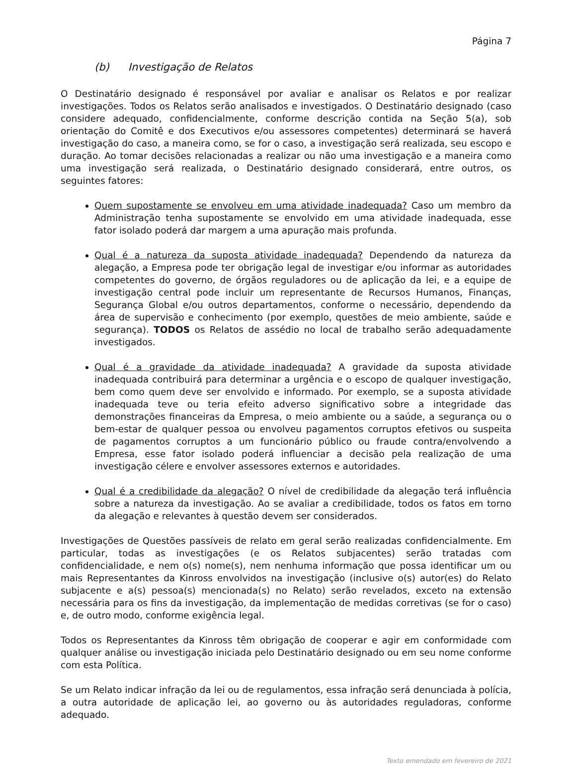Página 7
(b) Investigação de Relatos
O Destinatário designado é responsável por avaliar e analisar os Relatos e por realizar investigações. Todos os Relatos serão analisados e investigados. O Destinatário designado (caso considere adequado, confidencialmente, conforme descrição contida na Seção 5(a), sob orientação do Comitê e dos Executivos e/ou assessores competentes) determinará se haverá investigação do caso, a maneira como, se for o caso, a investigação será realizada, seu escopo e duração. Ao tomar decisões relacionadas a realizar ou não uma investigação e a maneira como uma investigação será realizada, o Destinatário designado considerará, entre outros, os seguintes fatores:
Quem supostamente se envolveu em uma atividade inadequada? Caso um membro da Administração tenha supostamente se envolvido em uma atividade inadequada, esse fator isolado poderá dar margem a uma apuração mais profunda.
Qual é a natureza da suposta atividade inadequada? Dependendo da natureza da alegação, a Empresa pode ter obrigação legal de investigar e/ou informar as autoridades competentes do governo, de órgãos reguladores ou de aplicação da lei, e a equipe de investigação central pode incluir um representante de Recursos Humanos, Finanças, Segurança Global e/ou outros departamentos, conforme o necessário, dependendo da área de supervisão e conhecimento (por exemplo, questões de meio ambiente, saúde e segurança). TODOS os Relatos de assédio no local de trabalho serão adequadamente investigados.
Qual é a gravidade da atividade inadequada? A gravidade da suposta atividade inadequada contribuirá para determinar a urgência e o escopo de qualquer investigação, bem como quem deve ser envolvido e informado. Por exemplo, se a suposta atividade inadequada teve ou teria efeito adverso significativo sobre a integridade das demonstrações financeiras da Empresa, o meio ambiente ou a saúde, a segurança ou o bem-estar de qualquer pessoa ou envolveu pagamentos corruptos efetivos ou suspeita de pagamentos corruptos a um funcionário público ou fraude contra/envolvendo a Empresa, esse fator isolado poderá influenciar a decisão pela realização de uma investigação célere e envolver assessores externos e autoridades.
Qual é a credibilidade da alegação? O nível de credibilidade da alegação terá influência sobre a natureza da investigação. Ao se avaliar a credibilidade, todos os fatos em torno da alegação e relevantes à questão devem ser considerados.
Investigações de Questões passíveis de relato em geral serão realizadas confidencialmente. Em particular, todas as investigações (e os Relatos subjacentes) serão tratadas com confidencialidade, e nem o(s) nome(s), nem nenhuma informação que possa identificar um ou mais Representantes da Kinross envolvidos na investigação (inclusive o(s) autor(es) do Relato subjacente e a(s) pessoa(s) mencionada(s) no Relato) serão revelados, exceto na extensão necessária para os fins da investigação, da implementação de medidas corretivas (se for o caso) e, de outro modo, conforme exigência legal.
Todos os Representantes da Kinross têm obrigação de cooperar e agir em conformidade com qualquer análise ou investigação iniciada pelo Destinatário designado ou em seu nome conforme com esta Política.
Se um Relato indicar infração da lei ou de regulamentos, essa infração será denunciada à polícia, a outra autoridade de aplicação lei, ao governo ou às autoridades reguladoras, conforme adequado.
Texto emendado em fevereiro de 2021